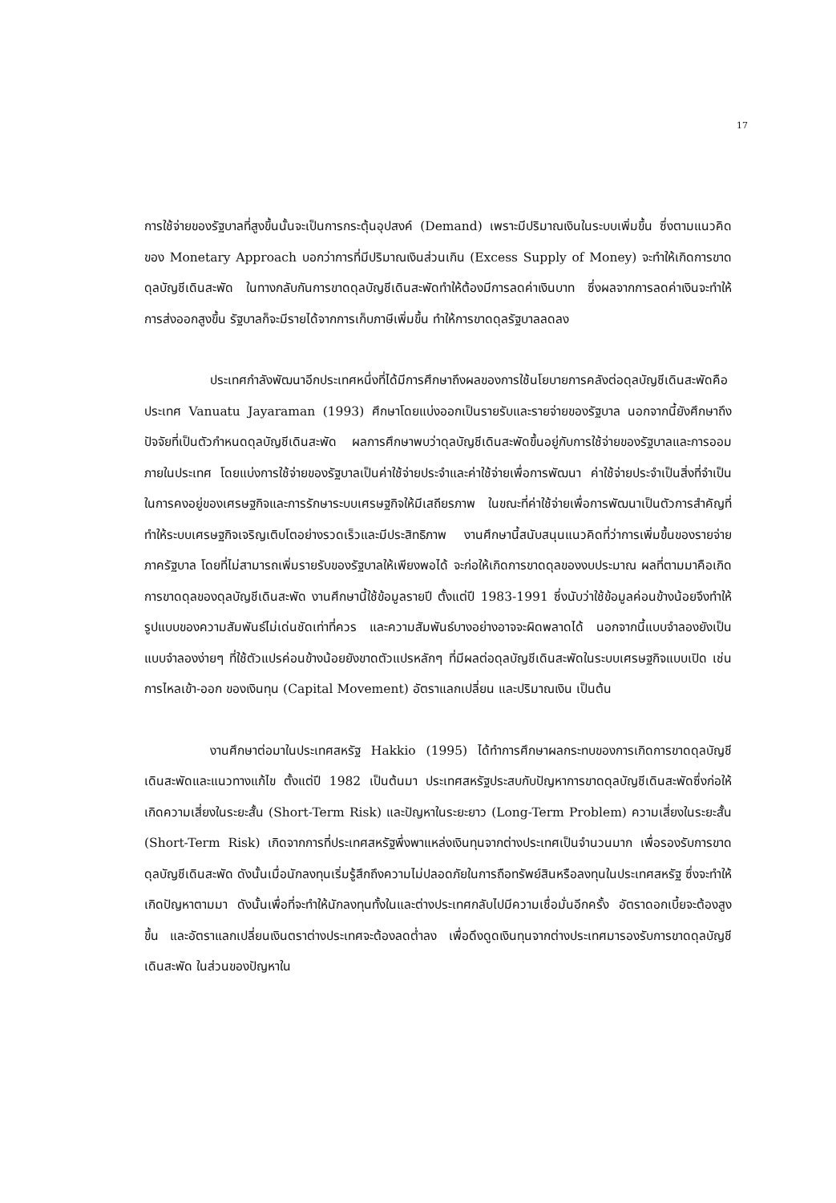17
การใช้จ่ายของรัฐบาลที่สูงขึ้นนั้นจะเป็นการกระตุ้นอุปสงค์ (Demand) เพราะมีปริมาณเงินในระบบเพิ่มขึ้น ซึ่งตามแนวคิดของ Monetary Approach บอกว่าการที่มีปริมาณเงินส่วนเกิน (Excess Supply of Money) จะทำให้เกิดการขาดดุลบัญชีเดินสะพัด ในทางกลับกันการขาดดุลบัญชีเดินสะพัดทำให้ต้องมีการลดค่าเงินบาท ซึ่งผลจากการลดค่าเงินจะทำให้การส่งออกสูงขึ้น รัฐบาลก็จะมีรายได้จากการเก็บภาษีเพิ่มขึ้น ทำให้การขาดดุลรัฐบาลลดลง
ประเทศกำลังพัฒนาอีกประเทศหนึ่งที่ได้มีการศึกษาถึงผลของการใช้นโยบายการคลังต่อดุลบัญชีเดินสะพัดคือ ประเทศ Vanuatu Jayaraman (1993) ศึกษาโดยแบ่งออกเป็นรายรับและรายจ่ายของรัฐบาล นอกจากนี้ยังศึกษาถึงปัจจัยที่เป็นตัวกำหนดดุลบัญชีเดินสะพัด ผลการศึกษาพบว่าดุลบัญชีเดินสะพัดขึ้นอยู่กับการใช้จ่ายของรัฐบาลและการออมภายในประเทศ โดยแบ่งการใช้จ่ายของรัฐบาลเป็นค่าใช้จ่ายประจำและค่าใช้จ่ายเพื่อการพัฒนา ค่าใช้จ่ายประจำเป็นสิ่งที่จำเป็นในการคงอยู่ของเศรษฐกิจและการรักษาระบบเศรษฐกิจให้มีเสถียรภาพ ในขณะที่ค่าใช้จ่ายเพื่อการพัฒนาเป็นตัวการสำคัญที่ทำให้ระบบเศรษฐกิจเจริญเติบโตอย่างรวดเร็วและมีประสิทธิภาพ งานศึกษานี้สนับสนุนแนวคิดที่ว่าการเพิ่มขึ้นของรายจ่ายภาครัฐบาล โดยที่ไม่สามารถเพิ่มรายรับของรัฐบาลให้เพียงพอได้ จะก่อให้เกิดการขาดดุลของงบประมาณ ผลที่ตามมาคือเกิดการขาดดุลของดุลบัญชีเดินสะพัด งานศึกษานี้ใช้ข้อมูลรายปี ตั้งแต่ปี 1983-1991 ซึ่งนับว่าใช้ข้อมูลค่อนข้างน้อยจึงทำให้รูปแบบของความสัมพันธ์ไม่เด่นชัดเท่าที่ควร และความสัมพันธ์บางอย่างอาจจะผิดพลาดได้ นอกจากนี้แบบจำลองยังเป็นแบบจำลองง่ายๆ ที่ใช้ตัวแปรค่อนข้างน้อยยังขาดตัวแปรหลักๆ ที่มีผลต่อดุลบัญชีเดินสะพัดในระบบเศรษฐกิจแบบเปิด เช่น การไหลเข้า-ออก ของเงินทุน (Capital Movement) อัตราแลกเปลี่ยน และปริมาณเงิน เป็นต้น
งานศึกษาต่อมาในประเทศสหรัฐ Hakkio (1995) ได้ทำการศึกษาผลกระทบของการเกิดการขาดดุลบัญชีเดินสะพัดและแนวทางแก้ไข ตั้งแต่ปี 1982 เป็นต้นมา ประเทศสหรัฐประสบกับปัญหาการขาดดุลบัญชีเดินสะพัดซึ่งก่อให้เกิดความเสี่ยงในระยะสั้น (Short-Term Risk) และปัญหาในระยะยาว (Long-Term Problem) ความเสี่ยงในระยะสั้น (Short-Term Risk) เกิดจากการที่ประเทศสหรัฐพึ่งพาแหล่งเงินทุนจากต่างประเทศเป็นจำนวนมาก เพื่อรองรับการขาดดุลบัญชีเดินสะพัด ดังนั้นเมื่อนักลงทุนเริ่มรู้สึกถึงความไม่ปลอดภัยในการถือทรัพย์สินหรือลงทุนในประเทศสหรัฐ ซึ่งจะทำให้เกิดปัญหาตามมา ดังนั้นเพื่อที่จะทำให้นักลงทุนทั้งในและต่างประเทศกลับไปมีความเชื่อมั่นอีกครั้ง อัตราดอกเบี้ยจะต้องสูงขึ้น และอัตราแลกเปลี่ยนเงินตราต่างประเทศจะต้องลดต่ำลง เพื่อดึงดูดเงินทุนจากต่างประเทศมารองรับการขาดดุลบัญชีเดินสะพัด ในส่วนของปัญหาใน